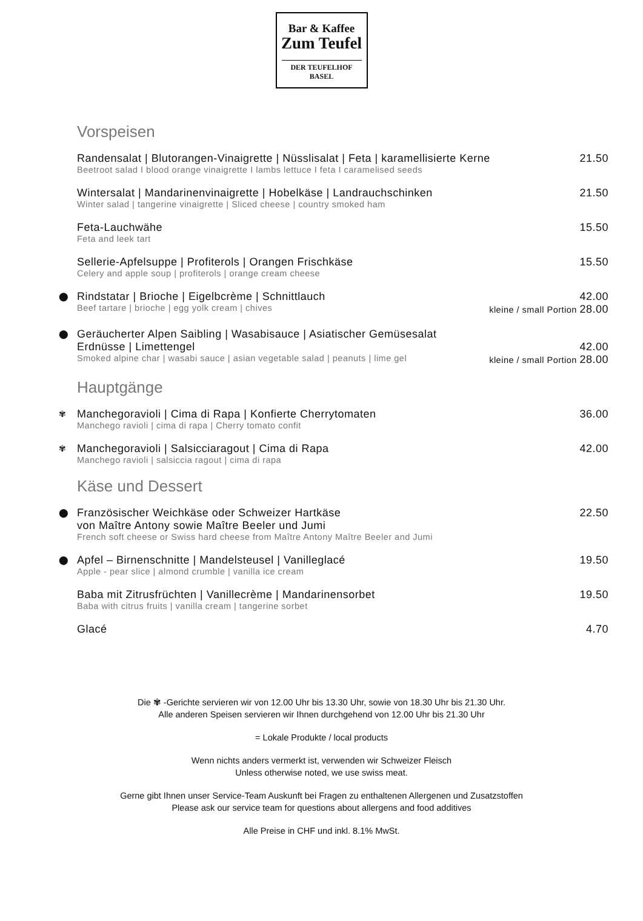Bar & Kaffee
Zum Teufel
DER TEUFELHOF BASEL
Vorspeisen
Randensalat | Blutorangen-Vinaigrette | Nüsslisalat | Feta | karamellisierte Kerne 21.50
Beetroot salad I blood orange vinaigrette I lambs lettuce I feta I caramelised seeds
Wintersalat | Mandarinenvinaigrette | Hobelkäse | Landrauchschinken 21.50
Winter salad | tangerine vinaigrette | Sliced cheese | country smoked ham
Feta-Lauchwähe 15.50
Feta and leek tart
Sellerie-Apfelsuppe | Profiterols | Orangen Frischkäse 15.50
Celery and apple soup | profiterols | orange cream cheese
⬤
Rindstatar | Brioche | Eigelbcrème | Schnittlauch 42.00
Beef tartare | brioche | egg yolk cream | chives kleine / small Portion 28.00
⬤
Geräucherter Alpen Saibling | Wasabisauce | Asiatischer Gemüsesalat
Erdnüsse | Limettengel 42.00
Smoked alpine char | wasabi sauce | asian vegetable salad | peanuts | lime gel kleine / small Portion 28.00
Hauptgänge
✾
Manchegoravioli | Cima di Rapa | Konfierte Cherrytomaten 36.00
Manchego ravioli | cima di rapa | Cherry tomato confit
✾
Manchegoravioli | Salsicciaragout | Cima di Rapa 42.00
Manchego ravioli | salsiccia ragout | cima di rapa
Käse und Dessert
⬤
Französischer Weichkäse oder Schweizer Hartkäse 22.50
von Maître Antony sowie Maître Beeler und Jumi
French soft cheese or Swiss hard cheese from Maître Antony Maître Beeler and Jumi
⬤
Apfel – Birnenschnitte | Mandelsteusel | Vanilleglacé 19.50
Apple - pear slice | almond crumble | vanilla ice cream
Baba mit Zitrusfrüchten | Vanillecrème | Mandarinensorbet 19.50
Baba with citrus fruits | vanilla cream | tangerine sorbet
Glacé 4.70
Die ✾ -Gerichte servieren wir von 12.00 Uhr bis 13.30 Uhr, sowie von 18.30 Uhr bis 21.30 Uhr.
Alle anderen Speisen servieren wir Ihnen durchgehend von 12.00 Uhr bis 21.30 Uhr
= Lokale Produkte / local products
Wenn nichts anders vermerkt ist, verwenden wir Schweizer Fleisch
Unless otherwise noted, we use swiss meat.
Gerne gibt Ihnen unser Service-Team Auskunft bei Fragen zu enthaltenen Allergenen und Zusatzstoffen
Please ask our service team for questions about allergens and food additives
Alle Preise in CHF und inkl. 8.1% MwSt.